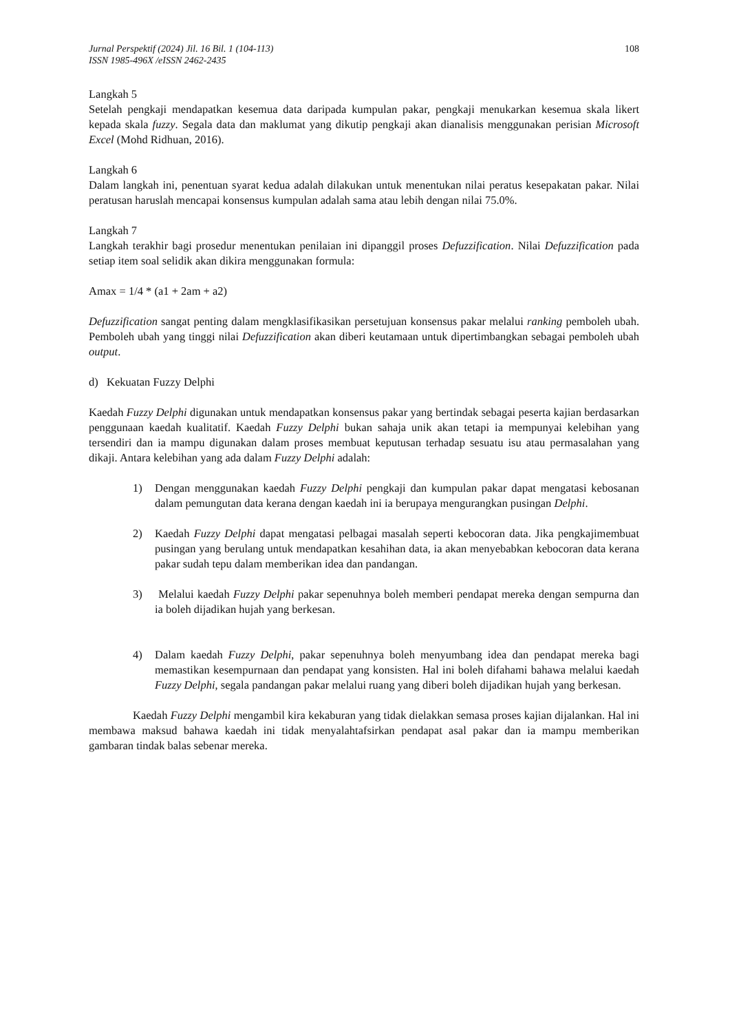Jurnal Perspektif (2024) Jil. 16 Bil. 1 (104-113)
ISSN 1985-496X /eISSN 2462-2435
108
Langkah 5
Setelah pengkaji mendapatkan kesemua data daripada kumpulan pakar, pengkaji menukarkan kesemua skala likert kepada skala fuzzy. Segala data dan maklumat yang dikutip pengkaji akan dianalisis menggunakan perisian Microsoft Excel (Mohd Ridhuan, 2016).
Langkah 6
Dalam langkah ini, penentuan syarat kedua adalah dilakukan untuk menentukan nilai peratus kesepakatan pakar. Nilai peratusan haruslah mencapai konsensus kumpulan adalah sama atau lebih dengan nilai 75.0%.
Langkah 7
Langkah terakhir bagi prosedur menentukan penilaian ini dipanggil proses Defuzzification. Nilai Defuzzification pada setiap item soal selidik akan dikira menggunakan formula:
Amax = 1/4 * (a1 + 2am + a2)
Defuzzification sangat penting dalam mengklasifikasikan persetujuan konsensus pakar melalui ranking pemboleh ubah. Pemboleh ubah yang tinggi nilai Defuzzification akan diberi keutamaan untuk dipertimbangkan sebagai pemboleh ubah output.
d) Kekuatan Fuzzy Delphi
Kaedah Fuzzy Delphi digunakan untuk mendapatkan konsensus pakar yang bertindak sebagai peserta kajian berdasarkan penggunaan kaedah kualitatif. Kaedah Fuzzy Delphi bukan sahaja unik akan tetapi ia mempunyai kelebihan yang tersendiri dan ia mampu digunakan dalam proses membuat keputusan terhadap sesuatu isu atau permasalahan yang dikaji. Antara kelebihan yang ada dalam Fuzzy Delphi adalah:
1) Dengan menggunakan kaedah Fuzzy Delphi pengkaji dan kumpulan pakar dapat mengatasi kebosanan dalam pemungutan data kerana dengan kaedah ini ia berupaya mengurangkan pusingan Delphi.
2) Kaedah Fuzzy Delphi dapat mengatasi pelbagai masalah seperti kebocoran data. Jika pengkajimembuat pusingan yang berulang untuk mendapatkan kesahihan data, ia akan menyebabkan kebocoran data kerana pakar sudah tepu dalam memberikan idea dan pandangan.
3) Melalui kaedah Fuzzy Delphi pakar sepenuhnya boleh memberi pendapat mereka dengan sempurna dan ia boleh dijadikan hujah yang berkesan.
4) Dalam kaedah Fuzzy Delphi, pakar sepenuhnya boleh menyumbang idea dan pendapat mereka bagi memastikan kesempurnaan dan pendapat yang konsisten. Hal ini boleh difahami bahawa melalui kaedah Fuzzy Delphi, segala pandangan pakar melalui ruang yang diberi boleh dijadikan hujah yang berkesan.
Kaedah Fuzzy Delphi mengambil kira kekaburan yang tidak dielakkan semasa proses kajian dijalankan. Hal ini membawa maksud bahawa kaedah ini tidak menyalahtafsirkan pendapat asal pakar dan ia mampu memberikan gambaran tindak balas sebenar mereka.